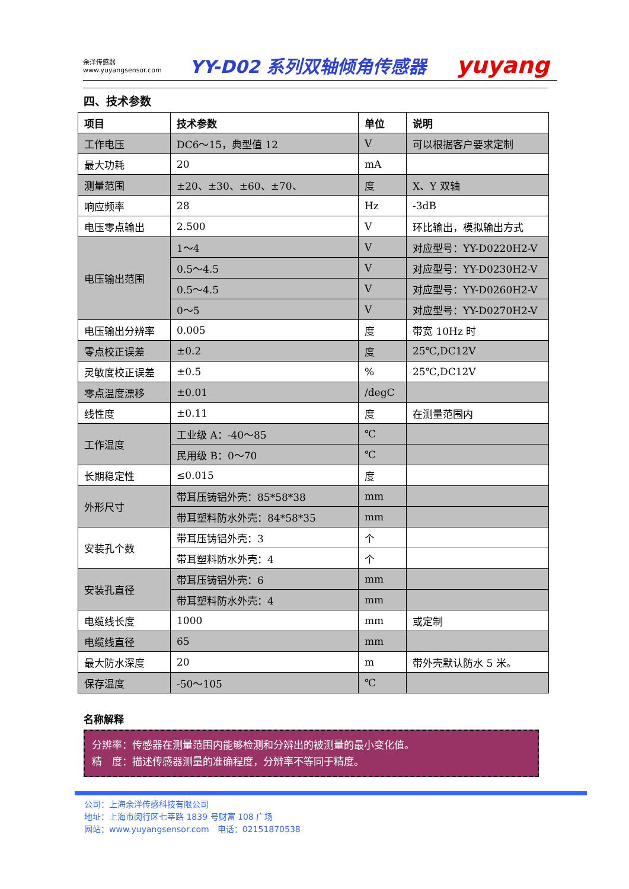余洋传感器
www.yuyangsensor.com
YY-D02 系列双轴倾角传感器
yuyang
四、技术参数
| 项目 | 技术参数 | 单位 | 说明 |
| --- | --- | --- | --- |
| 工作电压 | DC6～15，典型值 12 | V | 可以根据客户要求定制 |
| 最大功耗 | 20 | mA | |
| 测量范围 | ±20、±30、±60、±70、 | 度 | X、Y 双轴 |
| 响应频率 | 28 | Hz | -3dB |
| 电压零点输出 | 2.500 | V | 环比输出，模拟输出方式 |
| 电压输出范围 | 1～4 | V | 对应型号：YY-D0220H2-V |
| | 0.5～4.5 | V | 对应型号：YY-D0230H2-V |
| | 0.5～4.5 | V | 对应型号：YY-D0260H2-V |
| | 0～5 | V | 对应型号：YY-D0270H2-V |
| 电压输出分辨率 | 0.005 | 度 | 带宽 10Hz 时 |
| 零点校正误差 | ±0.2 | 度 | 25℃,DC12V |
| 灵敏度校正误差 | ±0.5 | % | 25℃,DC12V |
| 零点温度漂移 | ±0.01 | /degC | |
| 线性度 | ±0.11 | 度 | 在测量范围内 |
| 工作温度 | 工业级 A：-40～85 | ℃ | |
| | 民用级 B：0～70 | ℃ | |
| 长期稳定性 | ≤0.015 | 度 | |
| 外形尺寸 | 带耳压铸铝外壳：85*58*38 | mm | |
| | 带耳塑料防水外壳：84*58*35 | mm | |
| 安装孔个数 | 带耳压铸铝外壳：3 | 个 | |
| | 带耳塑料防水外壳：4 | 个 | |
| 安装孔直径 | 带耳压铸铝外壳：6 | mm | |
| | 带耳塑料防水外壳：4 | mm | |
| 电缆线长度 | 1000 | mm | 或定制 |
| 电缆线直径 | 65 | mm | |
| 最大防水深度 | 20 | m | 带外壳默认防水 5 米。 |
| 保存温度 | -50～105 | ℃ | |
名称解释
分辨率：传感器在测量范围内能够检测和分辨出的被测量的最小变化值。
精　度：描述传感器测量的准确程度，分辨率不等同于精度。
公司：上海余洋传感科技有限公司
地址：上海市闵行区七莘路 1839 号财富 108 广场
网站：www.yuyangsensor.com　电话：02151870538